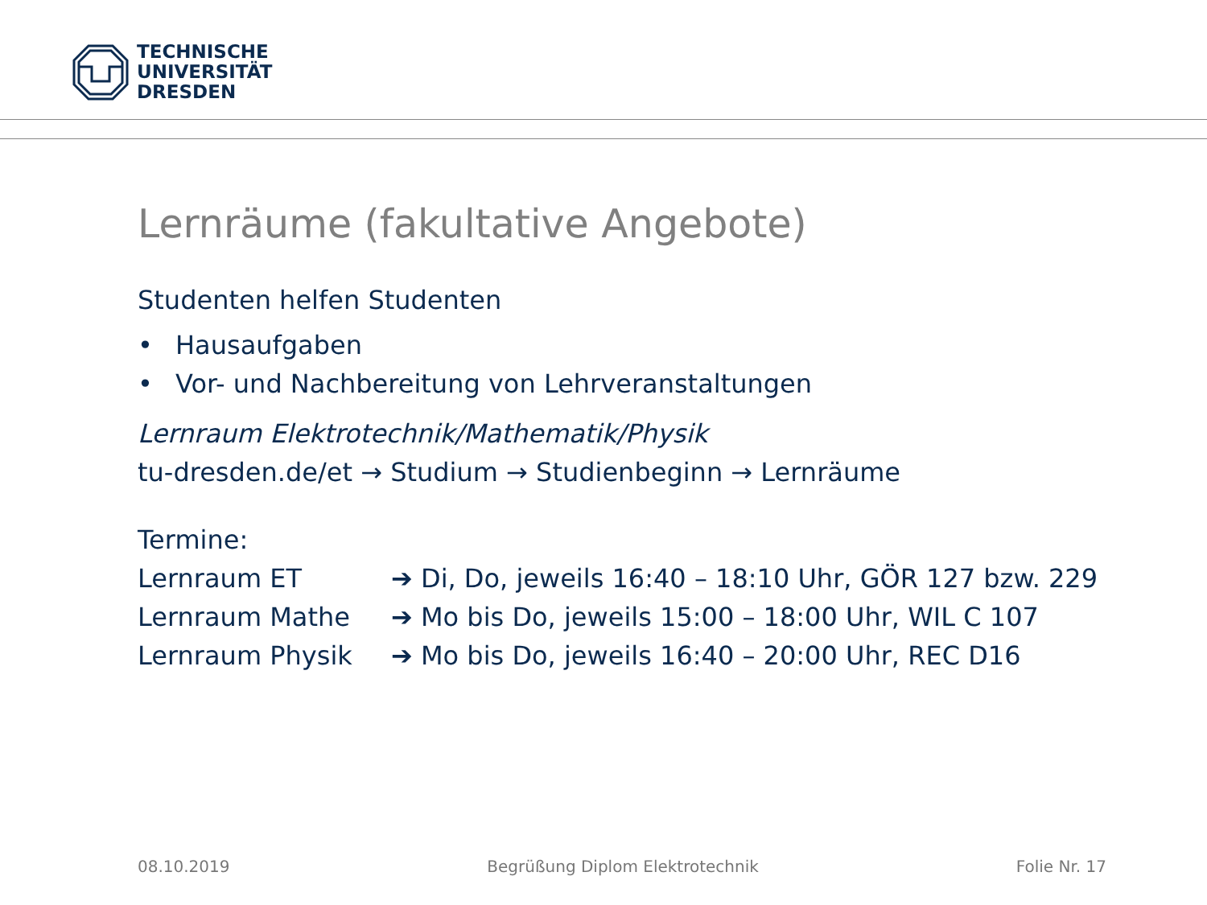TECHNISCHE
UNIVERSITÄT
DRESDEN
Lernräume (fakultative Angebote)
Studenten helfen Studenten
• Hausaufgaben
• Vor- und Nachbereitung von Lehrveranstaltungen
Lernraum Elektrotechnik/Mathematik/Physik
tu-dresden.de/et → Studium → Studienbeginn → Lernräume
Termine:
Lernraum ET ➔ Di, Do, jeweils 16:40 – 18:10 Uhr, GÖR 127 bzw. 229
Lernraum Mathe ➔ Mo bis Do, jeweils 15:00 – 18:00 Uhr, WIL C 107
Lernraum Physik ➔ Mo bis Do, jeweils 16:40 – 20:00 Uhr, REC D16
08.10.2019 Begrüßung Diplom Elektrotechnik Folie Nr. 17